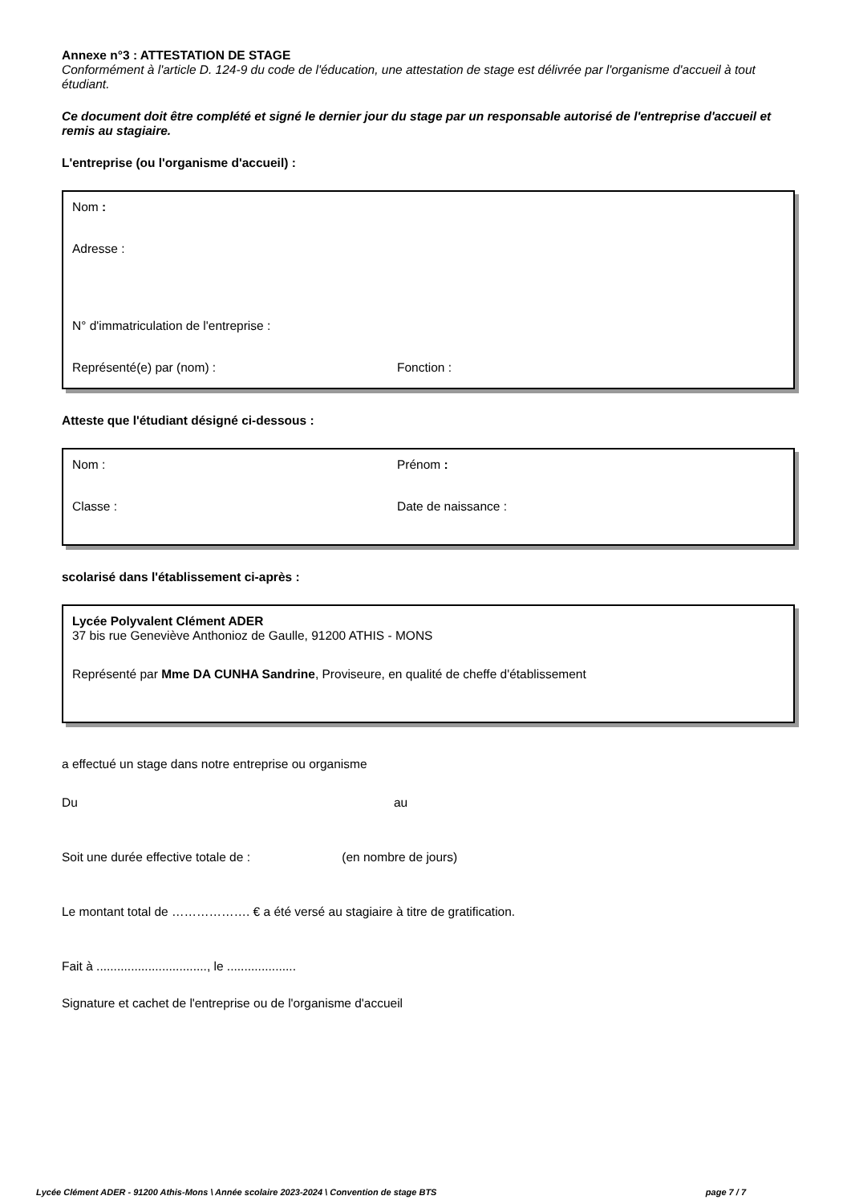Annexe n°3 : ATTESTATION DE STAGE
Conformément à l'article D. 124-9 du code de l'éducation, une attestation de stage est délivrée par l'organisme d'accueil à tout étudiant.
Ce document doit être complété et signé le dernier jour du stage par un responsable autorisé de l'entreprise d'accueil et remis au stagiaire.
L'entreprise (ou l'organisme d'accueil) :
Nom :
Adresse :
N° d'immatriculation de l'entreprise :
Représenté(e) par (nom) : Fonction :
Atteste que l'étudiant désigné ci-dessous :
Nom : Prénom :
Classe : Date de naissance :
scolarisé dans l'établissement ci-après :
Lycée Polyvalent Clément ADER
37 bis rue Geneviève Anthonioz de Gaulle, 91200 ATHIS - MONS
Représenté par Mme DA CUNHA Sandrine, Proviseure, en qualité de cheffe d'établissement
a effectué un stage dans notre entreprise ou organisme
Du au
Soit une durée effective totale de : (en nombre de jours)
Le montant total de ………………. € a été versé au stagiaire à titre de gratification.
Fait à ................................, le ....................
Signature et cachet de l'entreprise ou de l'organisme d'accueil
Lycée Clément ADER - 91200 Athis-Mons \ Année scolaire 2023-2024 \ Convention de stage BTS page 7 / 7